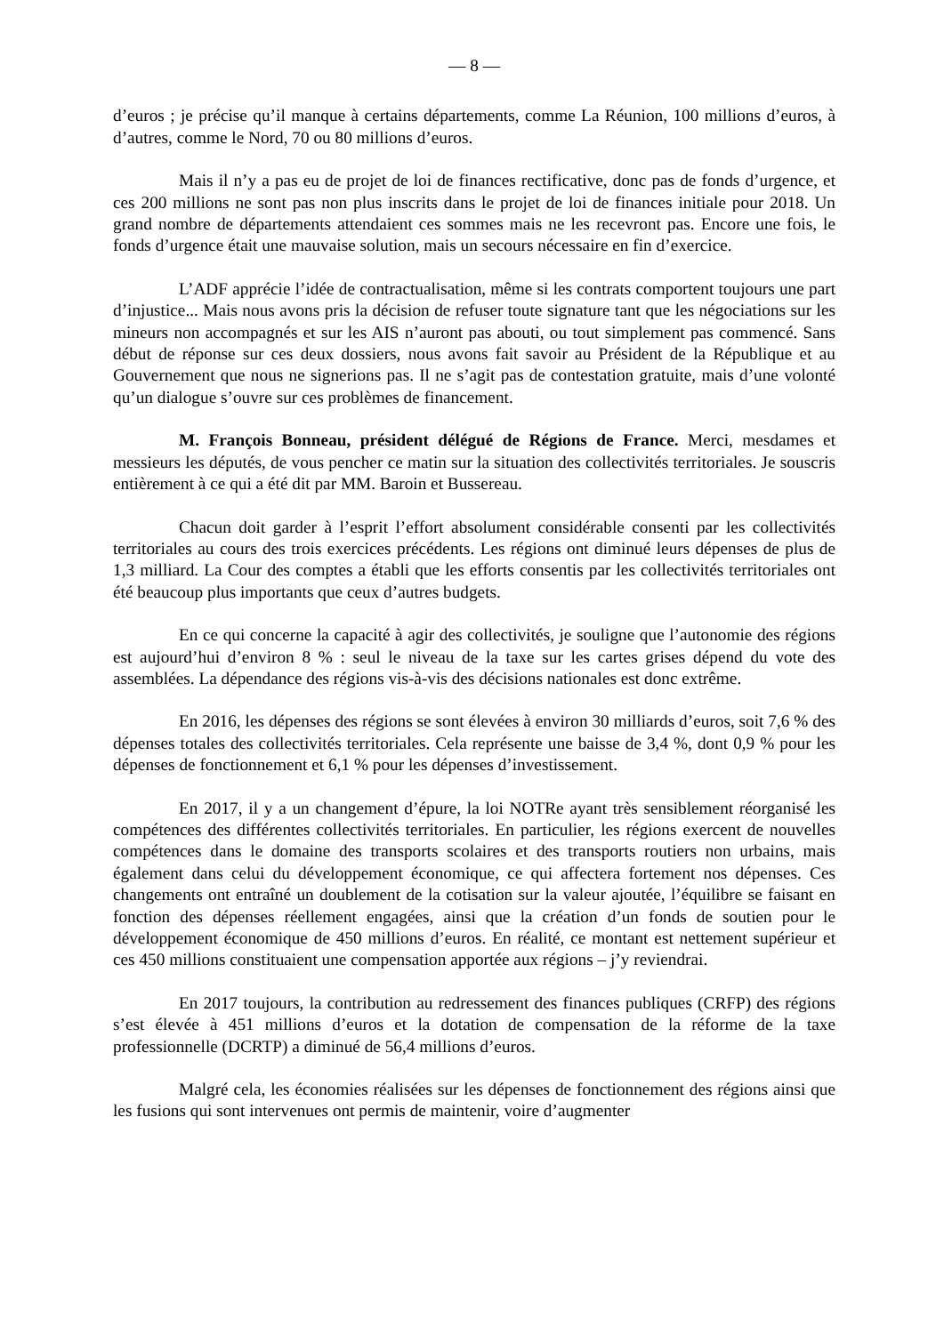— 8 —
d’euros ; je précise qu’il manque à certains départements, comme La Réunion, 100 millions d’euros, à d’autres, comme le Nord, 70 ou 80 millions d’euros.
Mais il n’y a pas eu de projet de loi de finances rectificative, donc pas de fonds d’urgence, et ces 200 millions ne sont pas non plus inscrits dans le projet de loi de finances initiale pour 2018. Un grand nombre de départements attendaient ces sommes mais ne les recevront pas. Encore une fois, le fonds d’urgence était une mauvaise solution, mais un secours nécessaire en fin d’exercice.
L’ADF apprécie l’idée de contractualisation, même si les contrats comportent toujours une part d’injustice... Mais nous avons pris la décision de refuser toute signature tant que les négociations sur les mineurs non accompagnés et sur les AIS n’auront pas abouti, ou tout simplement pas commencé. Sans début de réponse sur ces deux dossiers, nous avons fait savoir au Président de la République et au Gouvernement que nous ne signerions pas. Il ne s’agit pas de contestation gratuite, mais d’une volonté qu’un dialogue s’ouvre sur ces problèmes de financement.
M. François Bonneau, président délégué de Régions de France. Merci, mesdames et messieurs les députés, de vous pencher ce matin sur la situation des collectivités territoriales. Je souscris entièrement à ce qui a été dit par MM. Baroin et Bussereau.
Chacun doit garder à l’esprit l’effort absolument considérable consenti par les collectivités territoriales au cours des trois exercices précédents. Les régions ont diminué leurs dépenses de plus de 1,3 milliard. La Cour des comptes a établi que les efforts consentis par les collectivités territoriales ont été beaucoup plus importants que ceux d’autres budgets.
En ce qui concerne la capacité à agir des collectivités, je souligne que l’autonomie des régions est aujourd’hui d’environ 8 % : seul le niveau de la taxe sur les cartes grises dépend du vote des assemblées. La dépendance des régions vis-à-vis des décisions nationales est donc extrême.
En 2016, les dépenses des régions se sont élevées à environ 30 milliards d’euros, soit 7,6 % des dépenses totales des collectivités territoriales. Cela représente une baisse de 3,4 %, dont 0,9 % pour les dépenses de fonctionnement et 6,1 % pour les dépenses d’investissement.
En 2017, il y a un changement d’épure, la loi NOTRe ayant très sensiblement réorganisé les compétences des différentes collectivités territoriales. En particulier, les régions exercent de nouvelles compétences dans le domaine des transports scolaires et des transports routiers non urbains, mais également dans celui du développement économique, ce qui affectera fortement nos dépenses. Ces changements ont entraîné un doublement de la cotisation sur la valeur ajoutée, l’équilibre se faisant en fonction des dépenses réellement engagées, ainsi que la création d’un fonds de soutien pour le développement économique de 450 millions d’euros. En réalité, ce montant est nettement supérieur et ces 450 millions constituaient une compensation apportée aux régions – j’y reviendrai.
En 2017 toujours, la contribution au redressement des finances publiques (CRFP) des régions s’est élevée à 451 millions d’euros et la dotation de compensation de la réforme de la taxe professionnelle (DCRTP) a diminué de 56,4 millions d’euros.
Malgré cela, les économies réalisées sur les dépenses de fonctionnement des régions ainsi que les fusions qui sont intervenues ont permis de maintenir, voire d’augmenter